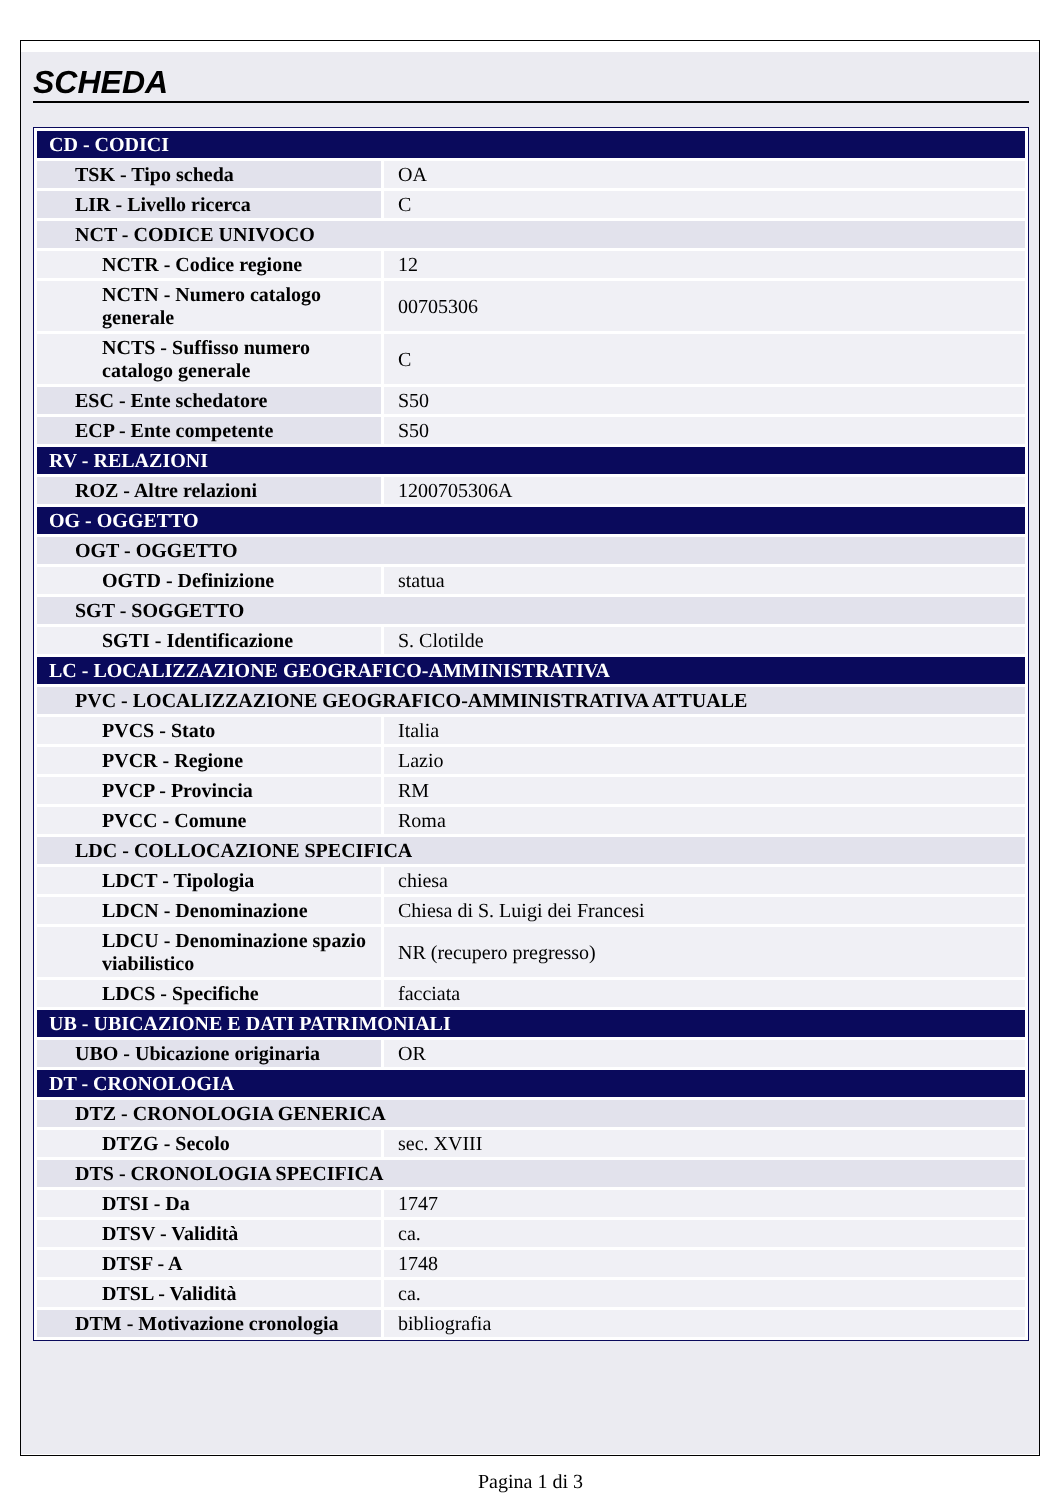SCHEDA
| CD - CODICI | |
| TSK - Tipo scheda | OA |
| LIR - Livello ricerca | C |
| NCT - CODICE UNIVOCO | |
| NCTR - Codice regione | 12 |
| NCTN - Numero catalogo generale | 00705306 |
| NCTS - Suffisso numero catalogo generale | C |
| ESC - Ente schedatore | S50 |
| ECP - Ente competente | S50 |
| RV - RELAZIONI | |
| ROZ - Altre relazioni | 1200705306A |
| OG - OGGETTO | |
| OGT - OGGETTO | |
| OGTD - Definizione | statua |
| SGT - SOGGETTO | |
| SGTI - Identificazione | S. Clotilde |
| LC - LOCALIZZAZIONE GEOGRAFICO-AMMINISTRATIVA | |
| PVC - LOCALIZZAZIONE GEOGRAFICO-AMMINISTRATIVA ATTUALE | |
| PVCS - Stato | Italia |
| PVCR - Regione | Lazio |
| PVCP - Provincia | RM |
| PVCC - Comune | Roma |
| LDC - COLLOCAZIONE SPECIFICA | |
| LDCT - Tipologia | chiesa |
| LDCN - Denominazione | Chiesa di S. Luigi dei Francesi |
| LDCU - Denominazione spazio viabilistico | NR (recupero pregresso) |
| LDCS - Specifiche | facciata |
| UB - UBICAZIONE E DATI PATRIMONIALI | |
| UBO - Ubicazione originaria | OR |
| DT - CRONOLOGIA | |
| DTZ - CRONOLOGIA GENERICA | |
| DTZG - Secolo | sec. XVIII |
| DTS - CRONOLOGIA SPECIFICA | |
| DTSI - Da | 1747 |
| DTSV - Validità | ca. |
| DTSF - A | 1748 |
| DTSL - Validità | ca. |
| DTM - Motivazione cronologia | bibliografia |
Pagina 1 di 3